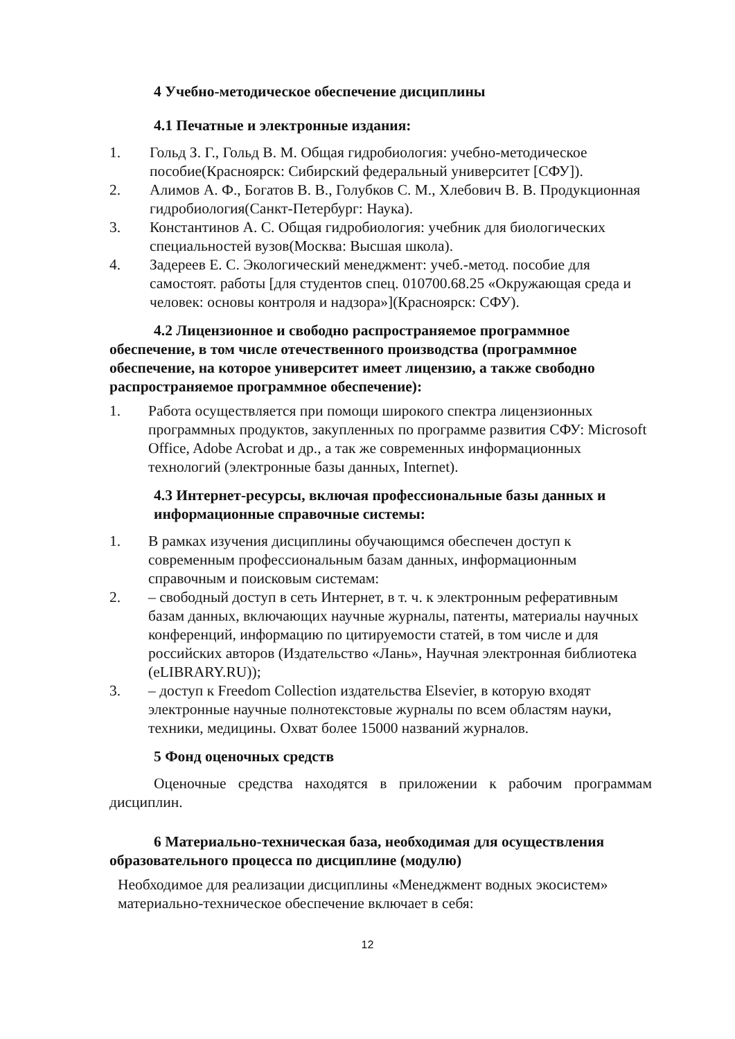4 Учебно-методическое обеспечение дисциплины
4.1 Печатные и электронные издания:
1. Гольд З. Г., Гольд В. М. Общая гидробиология: учебно-методическое пособие(Красноярск: Сибирский федеральный университет [СФУ]).
2. Алимов А. Ф., Богатов В. В., Голубков С. М., Хлебович В. В. Продукционная гидробиология(Санкт-Петербург: Наука).
3. Константинов А. С. Общая гидробиология: учебник для биологических специальностей вузов(Москва: Высшая школа).
4. Задереев Е. С. Экологический менеджмент: учеб.-метод. пособие для самостоят. работы [для студентов спец. 010700.68.25 «Окружающая среда и человек: основы контроля и надзора»](Красноярск: СФУ).
4.2 Лицензионное и свободно распространяемое программное обеспечение, в том числе отечественного производства (программное обеспечение, на которое университет имеет лицензию, а также свободно распространяемое программное обеспечение):
1. Работа осуществляется при помощи широкого спектра лицензионных программных продуктов, закупленных по программе развития СФУ: Microsoft Office, Adobe Acrobat и др., а так же современных информационных технологий (электронные базы данных, Internet).
4.3 Интернет-ресурсы, включая профессиональные базы данных и информационные справочные системы:
1. В рамках изучения дисциплины обучающимся обеспечен доступ к современным профессиональным базам данных, информационным справочным и поисковым системам:
2. – свободный доступ в сеть Интернет, в т. ч. к электронным реферативным базам данных, включающих научные журналы, патенты, материалы научных конференций, информацию по цитируемости статей, в том числе и для российских авторов (Издательство «Лань», Научная электронная библиотека (eLIBRARY.RU));
3. – доступ к Freedom Collection издательства Elsevier, в которую входят электронные научные полнотекстовые журналы по всем областям науки, техники, медицины. Охват более 15000 названий журналов.
5 Фонд оценочных средств
Оценочные средства находятся в приложении к рабочим программам дисциплин.
6 Материально-техническая база, необходимая для осуществления образовательного процесса по дисциплине (модулю)
Необходимое для реализации дисциплины «Менеджмент водных экосистем» материально-техническое обеспечение включает в себя:
12